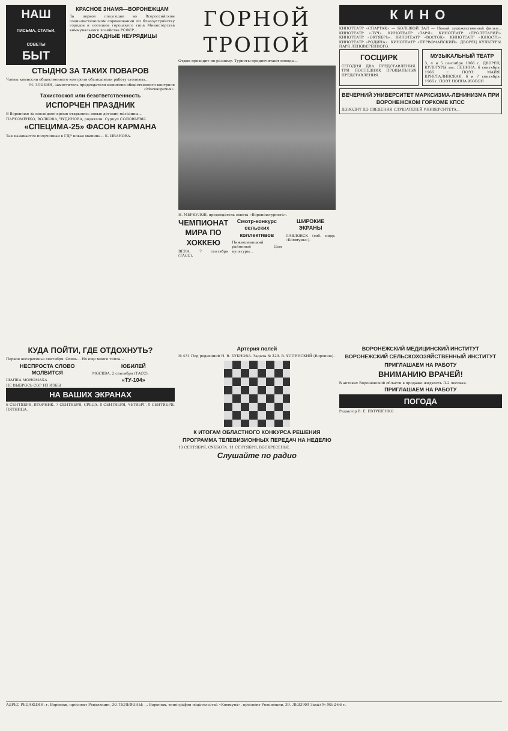НАШ
ПИСЬМА, СТАТЬИ, СОВЕТЫ
БЫТ
КРАСНОЕ ЗНАМЯ—ВОРОНЕЖЦАМ
За первое полугодие во Всероссийском социалистическом соревновании по благоустройству городов и поселков городского типа Министерства коммунального хозяйства РСФСР...
ДОСАДНЫЕ НЕУРЯДИЦЫ
СТЫДНО ЗА ТАКИХ ПОВАРОВ
Члены комиссии общественного контроля обследовали работу столовых...
М. ЗЛОБИН, заместитель председателя комиссии общественного контроля «Москворечья».
Тахистоскоп или безответственность
ИСПОРЧЕН ПРАЗДНИК
В Воронеже за последнее время открылись новые детские магазины...
ПАРХОМЕНКО, ВОЛКОВА, ЧУДИНОВА, родители. Сурпуп СОЛОВЬЕВЫ.
«СПЕЦИМА-25» ФАСОН КАРМАНА
Так называется полученная в ГДР новая машина... К. ИВАНОВА.
ГОРНОЙ ТРОПОЙ
Отдых проходит по-разному. Туристы предпочитают походы...
Н. МЕРКУЛОВ, председатель совета «Воронежтуриста».
ЧЕМПИОНАТ МИРА ПО ХОККЕЮ
ВЕНА, 7 сентября (ТАСС).
Смотр-конкурс сельских коллективов
Нижнедевицкий районный Дом культуры...
ШИРОКИЕ ЭКРАНЫ
ПАВЛОВСК (соб. корр. «Коммуны»).
КИНО
КИНОТЕАТР «СПАРТАК» — БОЛЬШОЙ ЗАЛ — Новый художественный фильм... КИНОТЕАТР «ЛУЧ». КИНОТЕАТР «ЗАРЯ». КИНОТЕАТР «ПРОЛЕТАРИЙ». КИНОТЕАТР «ОКТЯБРЬ». КИНОТЕАТР «ВОСТОК». КИНОТЕАТР «ЮНОСТЬ». КИНОТЕАТР «РОДИНА». КИНОТЕАТР «ПЕРВОМАЙСКИЙ». ДВОРЕЦ КУЛЬТУРЫ. ПАРК ЛЕНОВЕРЕННОГО.
ГОСЦИРК
СЕГОДНЯ ДВА ПРЕДСТАВЛЕНИЯ. ТРИ ПОСЛЕДНИХ ПРОЩАЛЬНЫХ ПРЕДСТАВЛЕНИЯ.
МУЗЫКАЛЬНЫЙ ТЕАТР
3, 4 и 5 сентября 1966 г. ДВОРЕЦ КУЛЬТУРЫ им. ЛЕНИНА. 6 сентября 1966 г. ПОЭТ. МАЙЯ КРИСТАЛИНСКАЯ. 6 и 7 сентября 1966 г. ПОЭТ НОННА ЖОБОН
ВЕЧЕРНИЙ УНИВЕРСИТЕТ МАРКСИЗМА-ЛЕНИНИЗМА ПРИ ВОРОНЕЖСКОМ ГОРКОМЕ КПСС
ДОВОДИТ ДО СВЕДЕНИЯ СЛУШАТЕЛЕЙ УНИВЕРСИТЕТА...
КУДА ПОЙТИ, ГДЕ ОТДОХНУТЬ?
Первое воскресенье сентября. Осень... Но еще много тепла...
НЕСПРОСТА СЛОВО МОЛВИТСЯ
ШАПКА МОНОМАХА
НЕ ВЫБРОСЬ СОР ИЗ ИЗБЫ
ЮБИЛЕЙ
МОСКВА, 2 сентября (ТАСС).
«ТУ-104»
НА ВАШИХ ЭКРАНАХ
6 СЕНТЯБРЯ, ВТОРНИК. 7 СЕНТЯБРЯ, СРЕДА. 8 СЕНТЯБРЯ, ЧЕТВЕРГ. 9 СЕНТЯБРЯ, ПЯТНИЦА.
Артерия полей
№ 431 Под редакцией Н. В. БУБНОВА. Задача № 329. В. УСПЕНСКИЙ (Воронеж).
К ИТОГАМ ОБЛАСТНОГО КОНКУРСА РЕШЕНИЯ
ПРОГРАММА ТЕЛЕВИЗИОННЫХ ПЕРЕДАЧ НА НЕДЕЛЮ
10 СЕНТЯБРЯ, СУББОТА. 11 СЕНТЯБРЯ, ВОСКРЕСЕНЬЕ.
Слушайте по радио
ВОРОНЕЖСКИЙ МЕДИЦИНСКИЙ ИНСТИТУТ
ВОРОНЕЖСКИЙ СЕЛЬСКОХОЗЯЙСТВЕННЫЙ ИНСТИТУТ
ПРИГЛАШАЕМ НА РАБОТУ
ВНИМАНИЮ ВРАЧЕЙ!
В аптеках Воронежской области в продаже жидкость Л-2 лесовая.
ПРИГЛАШАЕМ НА РАБОТУ
ПОГОДА
Редактор В. Е. ЕВТУШЕНКО
АДРЕС РЕДАКЦИИ: г. Воронеж, проспект Революции, 30. ТЕЛЕФОНЫ: ... Воронеж, типография издательства «Коммуна», проспект Революции, 39. ЛЕ03909 Заказ № 9052-66 т.